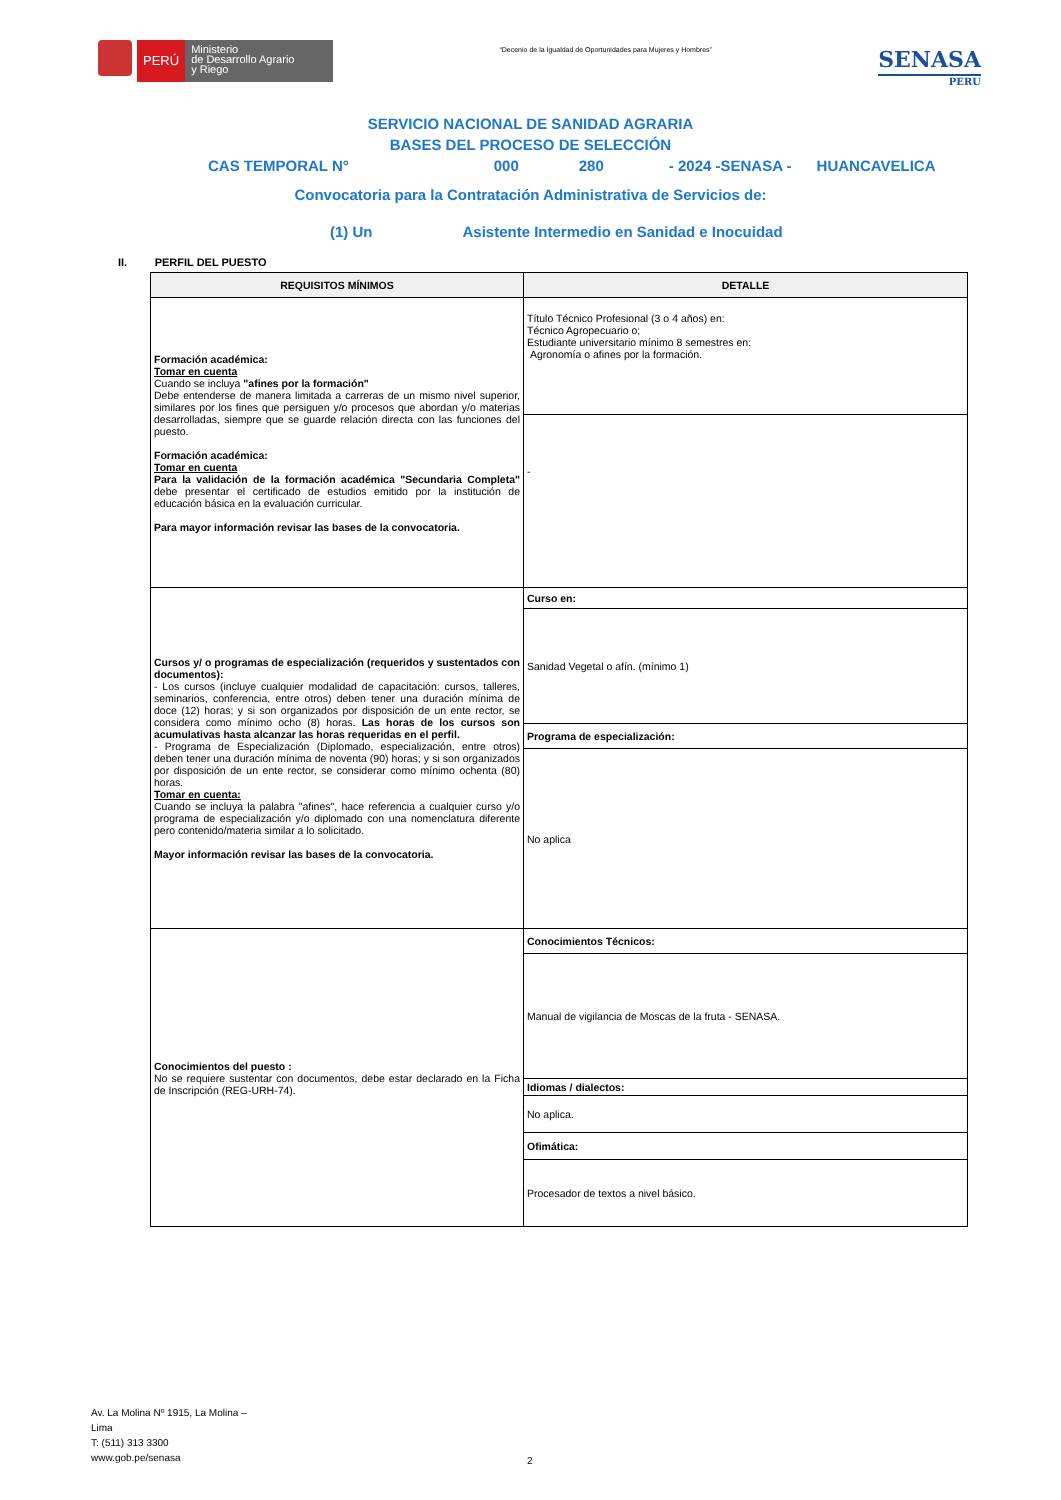PERÚ
Ministerio
de Desarrollo Agrario
y Riego
“Decenio de la Igualdad de Oportunidades para Mujeres y Hombres”
SENASA
PERU
SERVICIO NACIONAL DE SANIDAD AGRARIA
BASES DEL PROCESO DE SELECCIÓN
CAS TEMPORAL N° 000 280 - 2024 -SENASA - HUANCAVELICA
Convocatoria para la Contratación Administrativa de Servicios de:
(1) Un Asistente Intermedio en Sanidad e Inocuidad
II. PERFIL DEL PUESTO
| REQUISITOS MÍNIMOS | DETALLE |
| --- | --- |
| Formación académica: Tomar en cuenta Cuando se incluya "afines por la formación" Debe entenderse de manera limitada a carreras de un mismo nivel superior, similares por los fines que persiguen y/o procesos que abordan y/o materias desarrolladas, siempre que se guarde relación directa con las funciones del puesto. Formación académica: Tomar en cuenta Para la validación de la formación académica "Secundaria Completa" debe presentar el certificado de estudios emitido por la institución de educación básica en la evaluación curricular. Para mayor información revisar las bases de la convocatoria. | Título Técnico Profesional (3 o 4 años) en: Técnico Agropecuario o; Estudiante universitario mínimo 8 semestres en: Agronomía o afines por la formación. |
| | - |
| Cursos y/ o programas de especialización (requeridos y sustentados con documentos): - Los cursos (incluye cualquier modalidad de capacitación: cursos, talleres, seminarios, conferencia, entre otros) deben tener una duración mínima de doce (12) horas; y si son organizados por disposición de un ente rector, se considera como mínimo ocho (8) horas. Las horas de los cursos son acumulativas hasta alcanzar las horas requeridas en el perfil. - Programa de Especialización (Diplomado, especialización, entre otros) deben tener una duración mínima de noventa (90) horas; y si son organizados por disposición de un ente rector, se considerar como mínimo ochenta (80) horas. Tomar en cuenta: Cuando se incluya la palabra "afines", hace referencia a cualquier curso y/o programa de especialización y/o diplomado con una nomenclatura diferente pero contenido/materia similar a lo solicitado. Mayor información revisar las bases de la convocatoria. | Curso en: |
| | Sanidad Vegetal o afín. (mínimo 1) |
| | Programa de especialización: |
| | No aplica |
| Conocimientos del puesto : No se requiere sustentar con documentos, debe estar declarado en la Ficha de Inscripción (REG-URH-74). | Conocimientos Técnicos: |
| | Manual de vigilancia de Moscas de la fruta - SENASA. |
| | Idiomas / dialectos: |
| | No aplica. |
| | Ofimática: |
| | Procesador de textos a nivel básico. |
Av. La Molina Nº 1915, La Molina –
Lima
T: (511) 313 3300
www.gob.pe/senasa
2